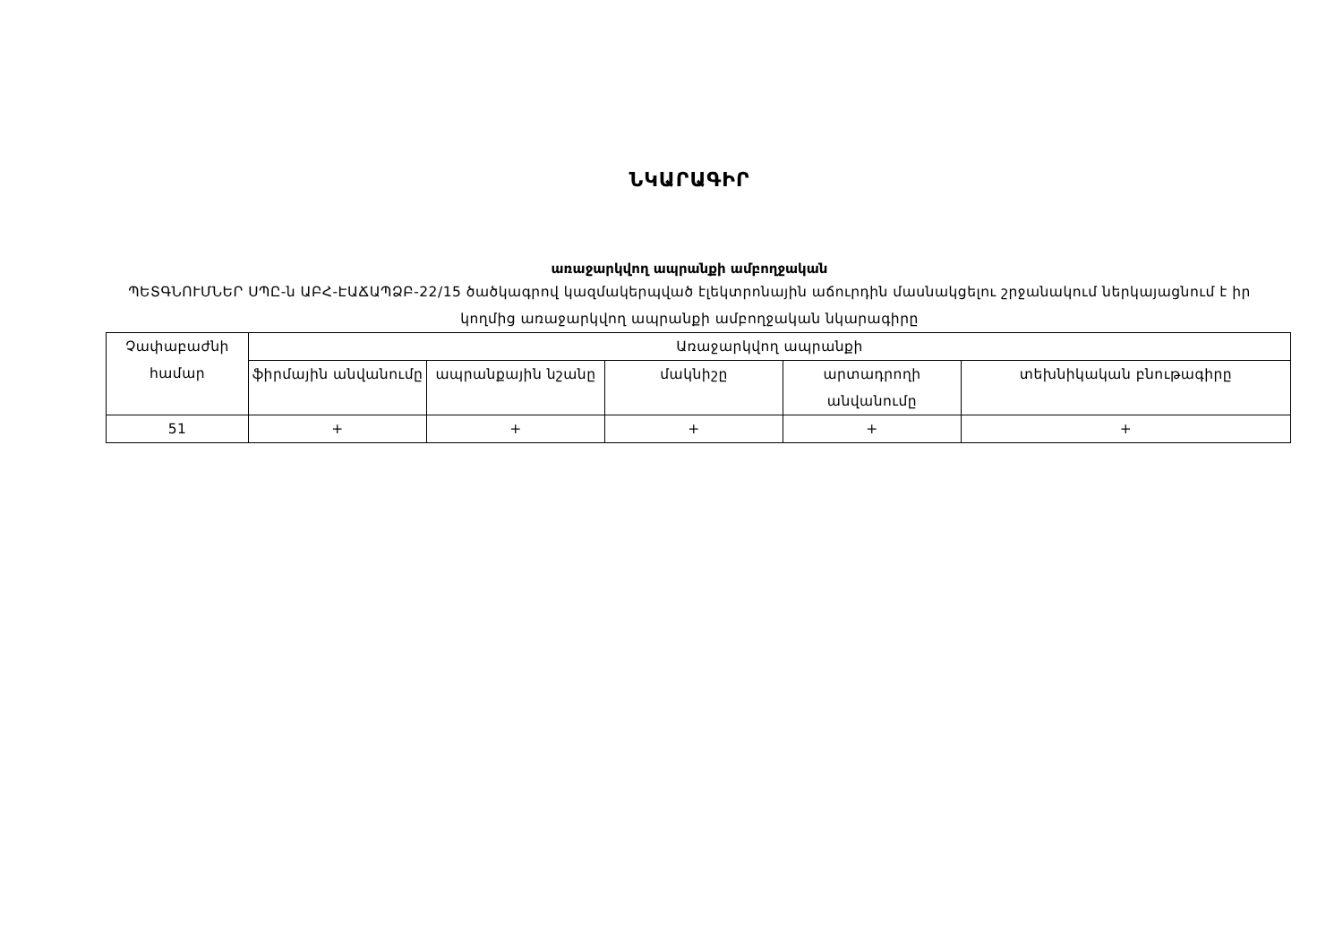ՆԿԱՐԱԳԻՐ
առաջարկվող ապրանքի ամբողջական
ՊԵՏԳՆՈՒՄՆԵՐ ՍՊԸ-ն ԱԲՀ-ԷԱՃԱՊՁԲ-22/15 ծածկագրով կազմակերպված էլեկտրոնային աճուրդին մասնակցելու շրջանակում ներկայացնում է իր կողմից առաջարկվող ապրանքի ամբողջական նկարագիրը
| Չափաբաժնի համար | Առաջարկվող ապրանքի | | | | |
| | ֆիրմային անվանումը | ապրանքային նշանը | մակնիշը | արտադրողի անվանումը | տեխնիկական բնութագիրը |
| 51 | + | + | + | + | + |